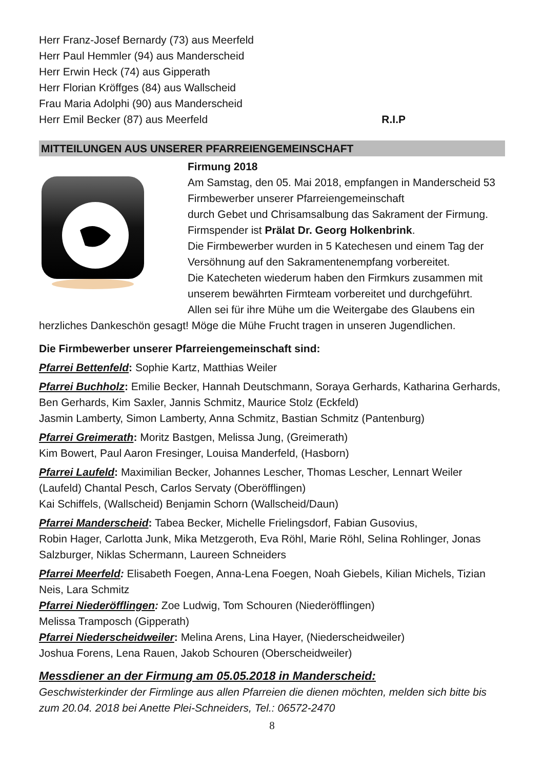Herr Franz-Josef Bernardy (73) aus Meerfeld
Herr Paul Hemmler (94) aus Manderscheid
Herr Erwin Heck (74) aus Gipperath
Herr Florian Kröffges (84) aus Wallscheid
Frau Maria Adolphi (90) aus Manderscheid
Herr Emil Becker (87) aus Meerfeld R.I.P
MITTEILUNGEN AUS UNSERER PFARREIENGEMEINSCHAFT
Firmung 2018
Am Samstag, den 05. Mai 2018, empfangen in Manderscheid 53 Firmbewerber unserer Pfarreiengemeinschaft
durch Gebet und Chrisamsalbung das Sakrament der Firmung. Firmspender ist Prälat Dr. Georg Holkenbrink.
Die Firmbewerber wurden in 5 Katechesen und einem Tag der Versöhnung auf den Sakramentenempfang vorbereitet.
Die Katecheten wiederum haben den Firmkurs zusammen mit unserem bewährten Firmteam vorbereitet und durchgeführt.
Allen sei für ihre Mühe um die Weitergabe des Glaubens ein
herzliches Dankeschön gesagt! Möge die Mühe Frucht tragen in unseren Jugendlichen.
Die Firmbewerber unserer Pfarreiengemeinschaft sind:
Pfarrei Bettenfeld: Sophie Kartz, Matthias Weiler
Pfarrei Buchholz: Emilie Becker, Hannah Deutschmann, Soraya Gerhards, Katharina Gerhards, Ben Gerhards, Kim Saxler, Jannis Schmitz, Maurice Stolz (Eckfeld)
Jasmin Lamberty, Simon Lamberty, Anna Schmitz, Bastian Schmitz (Pantenburg)
Pfarrei Greimerath: Moritz Bastgen, Melissa Jung, (Greimerath)
Kim Bowert, Paul Aaron Fresinger, Louisa Manderfeld, (Hasborn)
Pfarrei Laufeld: Maximilian Becker, Johannes Lescher, Thomas Lescher, Lennart Weiler (Laufeld) Chantal Pesch, Carlos Servaty (Oberöfflingen)
Kai Schiffels, (Wallscheid) Benjamin Schorn (Wallscheid/Daun)
Pfarrei Manderscheid: Tabea Becker, Michelle Frielingsdorf, Fabian Gusovius,
Robin Hager, Carlotta Junk, Mika Metzgeroth, Eva Röhl, Marie Röhl, Selina Rohlinger, Jonas Salzburger, Niklas Schermann, Laureen Schneiders
Pfarrei Meerfeld: Elisabeth Foegen, Anna-Lena Foegen, Noah Giebels, Kilian Michels, Tizian Neis, Lara Schmitz
Pfarrei Niederöfflingen: Zoe Ludwig, Tom Schouren (Niederöfflingen)
Melissa Tramposch (Gipperath)
Pfarrei Niederscheidweiler: Melina Arens, Lina Hayer, (Niederscheidweiler)
Joshua Forens, Lena Rauen, Jakob Schouren (Oberscheidweiler)
Messdiener an der Firmung am 05.05.2018 in Manderscheid:
Geschwisterkinder der Firmlinge aus allen Pfarreien die dienen möchten, melden sich bitte bis zum 20.04. 2018 bei Anette Plei-Schneiders, Tel.: 06572-2470
8